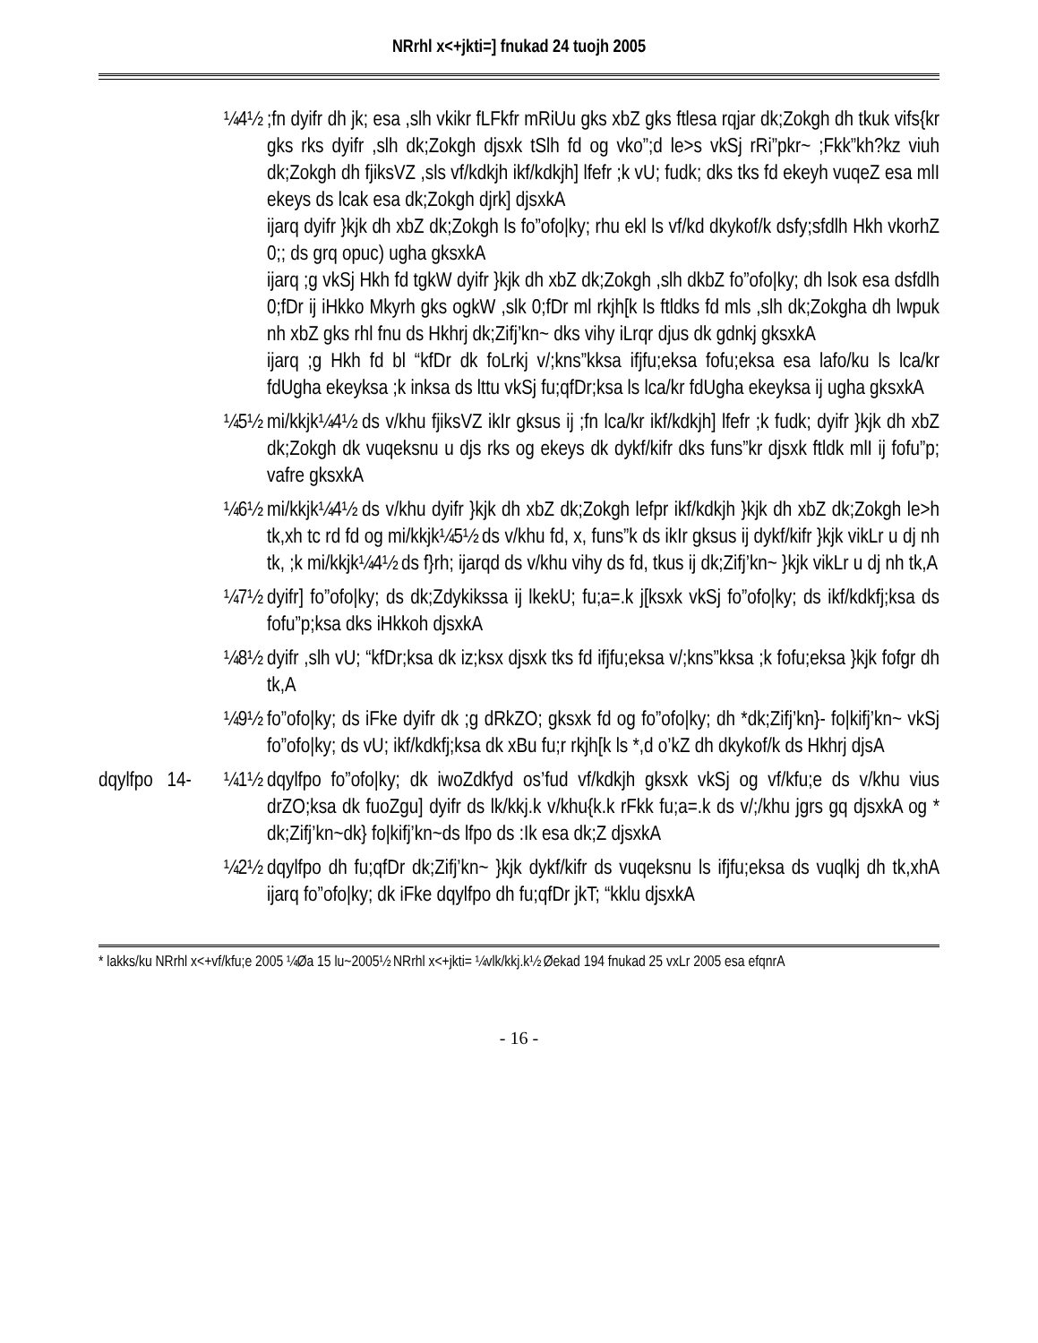NRrhl x<+jkti=] fnukad 24 tuojh 2005
¼4½ ;fn dyifr dh jk; esa ,slh vkikr fLFkfr mRiUu gks xbZ gks ftlesa rqjar dk;Zokgh dh tkuk vifs{kr gks rks dyifr ,slh dk;Zokgh djsxk tSlh fd og vko”;d le>s vkSj rRi”pkr~ ;Fkk”kh?kz viuh dk;Zokgh dh fjiksVZ ,sls vf/kdkjh ikf/kdkjh] lfefr ;k vU; fudk; dks tks fd ekeyh vuqeZ esa mlI ekeys ds lcak esa dk;Zokgh djrk] djsxkA
ijarq dyifr }kjk dh xbZ dk;Zokgh ls fo”ofo|ky; rhu ekl ls vf/kd dkykof/k dsfy;sfdlh Hkh vkorhZ 0;; ds grq opuc) ugha gksxkA
ijarq ;g vkSj Hkh fd tgkW dyifr }kjk dh xbZ dk;Zokgh ,slh dkbZ fo”ofo|ky; dh lsok esa dsfdlh 0;fDr ij iHkko Mkyrh gks ogkW ,slk 0;fDr ml rkjh[k ls ftldks fd mls ,slh dk;Zokgha dh lwpuk nh xbZ gks rhl fnu ds Hkhrj dk;Zifj’kn~ dks vihy iLrqr djus dk gdnkj gksxkA
ijarq ;g Hkh fd bl “kfDr dk foLrkj v/;kns”kksa ifjfu;eksa fofu;eksa esa lafo/ku ls lca/kr fdUgha ekeyksa ;k inksa ds lttu vkSj fu;qfDr;ksa ls lca/kr fdUgha ekeyksa ij ugha gksxkA
¼5½ mi/kkjk¼4½ ds v/khu fjiksVZ ikIr gksus ij ;fn lca/kr ikf/kdkjh] lfefr ;k fudk; dyifr }kjk dh xbZ dk;Zokgh dk vuqeksnu u djs rks og ekeys dk dykf/kifr dks funs”kr djsxk ftldk mlI ij fofu”p; vafre gksxkA
¼6½ mi/kkjk¼4½ ds v/khu dyifr }kjk dh xbZ dk;Zokgh lefpr ikf/kdkjh }kjk dh xbZ dk;Zokgh le>h tk,xh tc rd fd og mi/kkjk¼5½ ds v/khu fd, x, funs”k ds ikIr gksus ij dykf/kifr }kjk vikLr u dj nh tk, ;k mi/kkjk¼4½ ds f}rh; ijarqd ds v/khu vihy ds fd, tkus ij dk;Zifj’kn~ }kjk vikLr u dj nh tk,A
¼7½ dyifr] fo”ofo|ky; ds dk;Zdykikssa ij lkekU; fu;a=.k j[ksxk vkSj fo”ofo|ky; ds ikf/kdkfj;ksa ds fofu”p;ksa dks iHkkoh djsxkA
¼8½ dyifr ,slh vU; “kfDr;ksa dk iz;ksx djsxk tks fd ifjfu;eksa v/;kns”kksa ;k fofu;eksa }kjk fofgr dh tk,A
¼9½ fo”ofo|ky; ds iFke dyifr dk ;g dRkZO; gksxk fd og fo”ofo|ky; dh *dk;Zifj’kn}- fo|kifj’kn~ vkSj fo”ofo|ky; ds vU; ikf/kdkfj;ksa dk xBu fu;r rkjh[k ls *,d o’kZ dh dkykof/k ds Hkhrj djsA
dqylfpo 14-
¼1½ dqylfpo fo”ofo|ky; dk iwoZdkfyd os’fud vf/kdkjh gksxk vkSj og vf/kfu;e ds v/khu vius drZO;ksa dk fuoZgu] dyifr ds lk/kkj.k v/khu{k.k rFkk fu;a=.k ds v/;/khu jgrs gq djsxkA og * dk;Zifj’kn~dk} fo|kifj’kn~ds lfpo ds :Ik esa dk;Z djsxkA
¼2½ dqylfpo dh fu;qfDr dk;Zifj’kn~ }kjk dykf/kifr ds vuqeksnu ls ifjfu;eksa ds vuqlkj dh tk,xhA ijarq fo”ofo|ky; dk iFke dqylfpo dh fu;qfDr jkT; “kklu djsxkA
* lakks/ku NRrhl x<+vf/kfu;e 2005 ¼Øa 15 lu~2005½ NRrhl x<+jkti= ¼vlk/kkj.k½ Øekad 194 fnukad 25 vxLr 2005 esa efqnrA
- 16 -